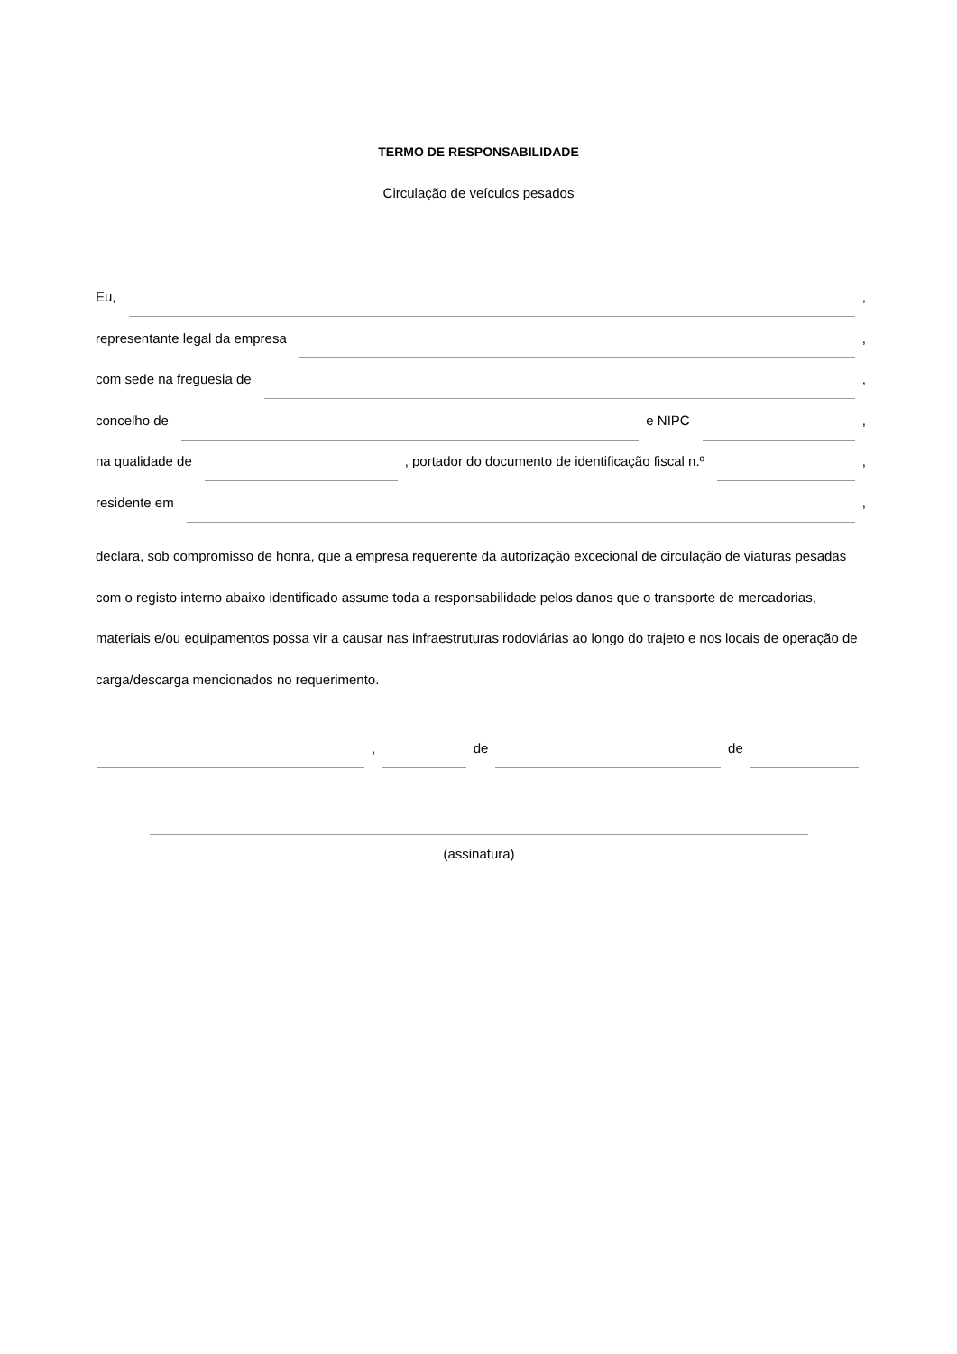TERMO DE RESPONSABILIDADE
Circulação de veículos pesados
Eu, ,
representante legal da empresa ,
com sede na freguesia de ,
concelho de e NIPC ,
na qualidade de , portador do documento de identificação fiscal n.º ,
residente em ,
declara, sob compromisso de honra, que a empresa requerente da autorização excecional de circulação de viaturas pesadas com o registo interno abaixo identificado assume toda a responsabilidade pelos danos que o transporte de mercadorias, materiais e/ou equipamentos possa vir a causar nas infraestruturas rodoviárias ao longo do trajeto e nos locais de operação de carga/descarga mencionados no requerimento.
, de de
(assinatura)